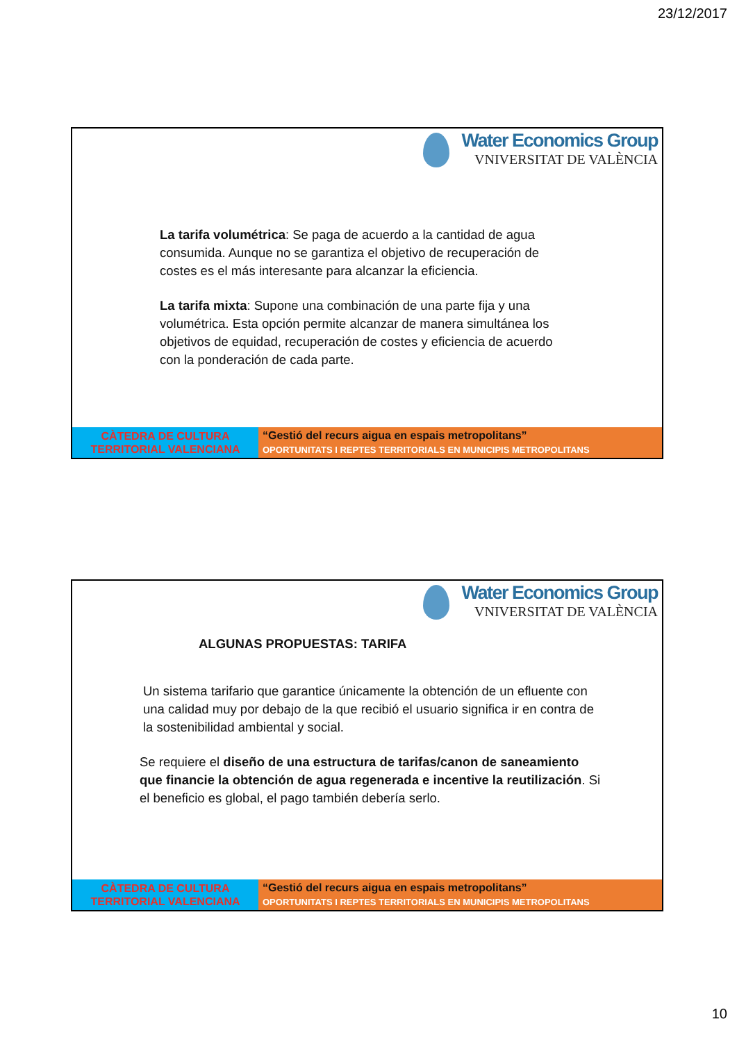23/12/2017
Water Economics Group
VNIVERSITAT DE VALÈNCIA
La tarifa volumétrica: Se paga de acuerdo a la cantidad de agua consumida. Aunque no se garantiza el objetivo de recuperación de costes es el más interesante para alcanzar la eficiencia.
La tarifa mixta: Supone una combinación de una parte fija y una volumétrica. Esta opción permite alcanzar de manera simultánea los objetivos de equidad, recuperación de costes y eficiencia de acuerdo con la ponderación de cada parte.
CÀTEDRA DE CULTURA
TERRITORIAL VALENCIANA
“Gestió del recurs aigua en espais metropolitans”
OPORTUNITATS I REPTES TERRITORIALS EN MUNICIPIS METROPOLITANS
Water Economics Group
VNIVERSITAT DE VALÈNCIA
ALGUNAS PROPUESTAS: TARIFA
Un sistema tarifario que garantice únicamente la obtención de un efluente con una calidad muy por debajo de la que recibió el usuario significa ir en contra de la sostenibilidad ambiental y social.
Se requiere el diseño de una estructura de tarifas/canon de saneamiento que financie la obtención de agua regenerada e incentive la reutilización. Si el beneficio es global, el pago también debería serlo.
CÀTEDRA DE CULTURA
TERRITORIAL VALENCIANA
“Gestió del recurs aigua en espais metropolitans”
OPORTUNITATS I REPTES TERRITORIALS EN MUNICIPIS METROPOLITANS
10